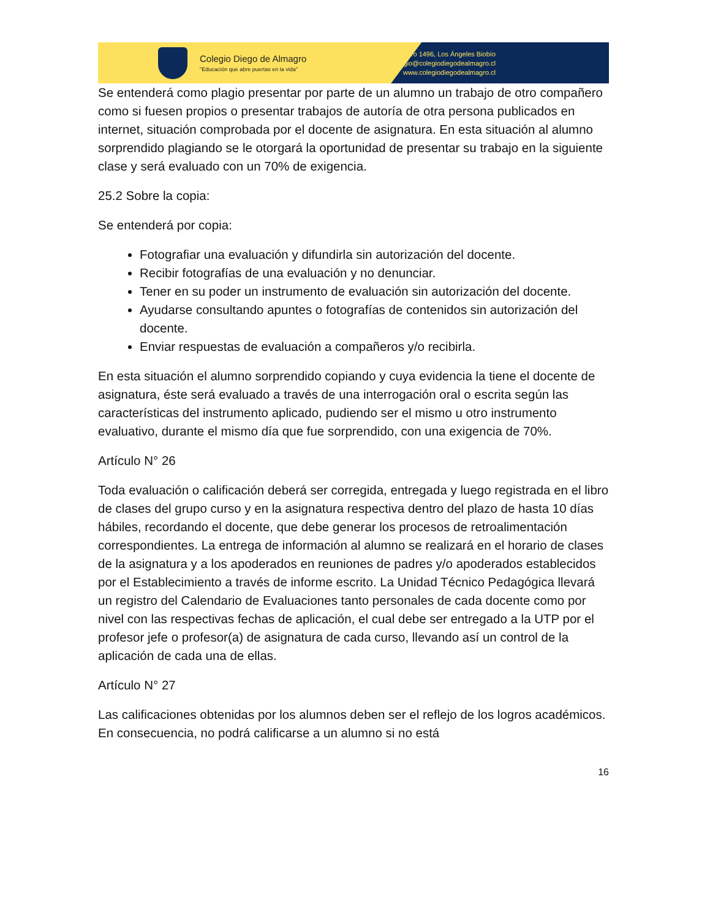Colegio Diego de Almagro
"Educación que abre puertas en la vida"
Almagro 1496, Los Ángeles Biobío
colegio@colegiodiegodealmagro.cl
www.colegiodiegodealmagro.cl
Se entenderá como plagio presentar por parte de un alumno un trabajo de otro compañero como si fuesen propios o presentar trabajos de autoría de otra persona publicados en internet, situación comprobada por el docente de asignatura. En esta situación al alumno sorprendido plagiando se le otorgará la oportunidad de presentar su trabajo en la siguiente clase y será evaluado con un 70% de exigencia.
25.2 Sobre la copia:
Se entenderá por copia:
Fotografiar una evaluación y difundirla sin autorización del docente.
Recibir fotografías de una evaluación y no denunciar.
Tener en su poder un instrumento de evaluación sin autorización del docente.
Ayudarse consultando apuntes o fotografías de contenidos sin autorización del docente.
Enviar respuestas de evaluación a compañeros y/o recibirla.
En esta situación el alumno sorprendido copiando y cuya evidencia la tiene el docente de asignatura, éste será evaluado a través de una interrogación oral o escrita según las características del instrumento aplicado, pudiendo ser el mismo u otro instrumento evaluativo, durante el mismo día que fue sorprendido, con una exigencia de 70%.
Artículo N° 26
Toda evaluación o calificación deberá ser corregida, entregada y luego registrada en el libro de clases del grupo curso y en la asignatura respectiva dentro del plazo de hasta 10 días hábiles, recordando el docente, que debe generar los procesos de retroalimentación correspondientes. La entrega de información al alumno se realizará en el horario de clases de la asignatura y a los apoderados en reuniones de padres y/o apoderados establecidos por el Establecimiento a través de informe escrito. La Unidad Técnico Pedagógica llevará un registro del Calendario de Evaluaciones tanto personales de cada docente como por nivel con las respectivas fechas de aplicación, el cual debe ser entregado a la UTP por el profesor jefe o profesor(a) de asignatura de cada curso, llevando así un control de la aplicación de cada una de ellas.
Artículo N° 27
Las calificaciones obtenidas por los alumnos deben ser el reflejo de los logros académicos. En consecuencia, no podrá calificarse a un alumno si no está
16